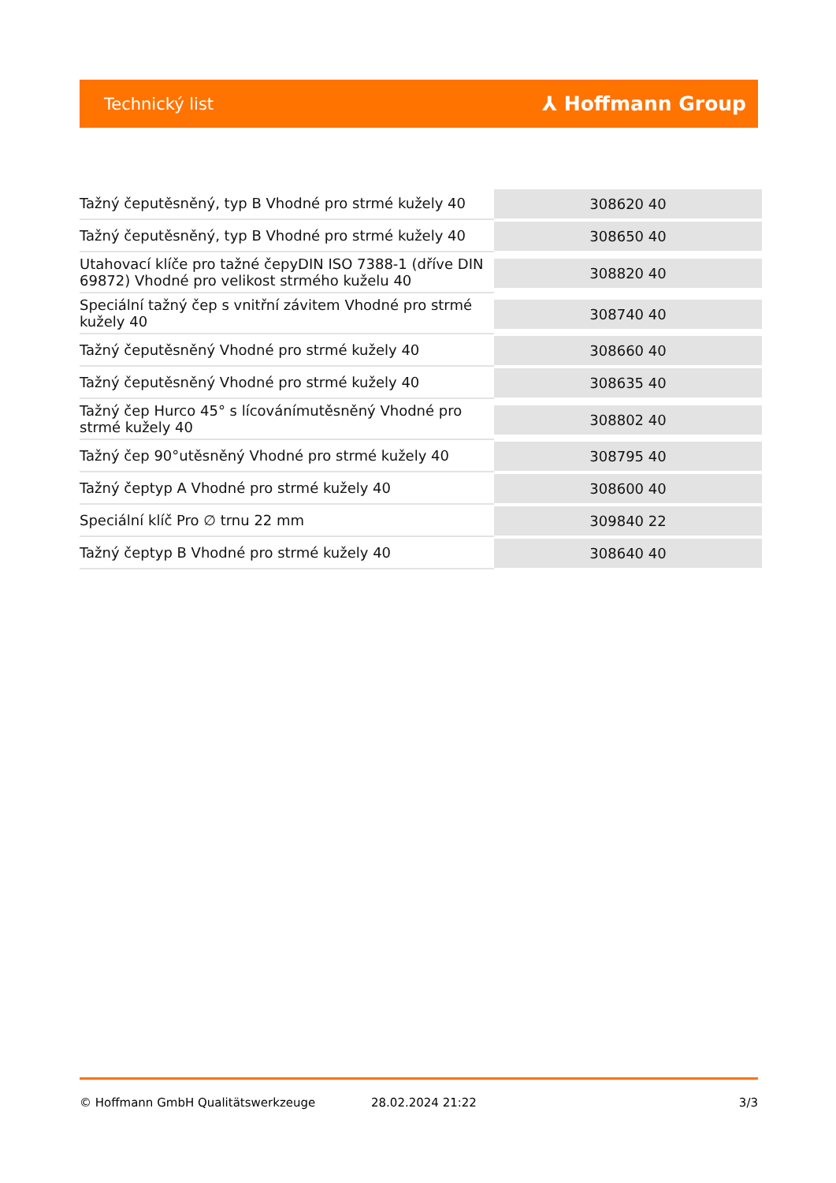Technický list
⅄ Hoffmann Group
| Tažný čeputěsněný, typ B Vhodné pro strmé kužely 40 | 308620 40 |
| Tažný čeputěsněný, typ B Vhodné pro strmé kužely 40 | 308650 40 |
| Utahovací klíče pro tažné čepyDIN ISO 7388-1 (dříve DIN 69872) Vhodné pro velikost strmého kuželu 40 | 308820 40 |
| Speciální tažný čep s vnitřní závitem Vhodné pro strmé kužely 40 | 308740 40 |
| Tažný čeputěsněný Vhodné pro strmé kužely 40 | 308660 40 |
| Tažný čeputěsněný Vhodné pro strmé kužely 40 | 308635 40 |
| Tažný čep Hurco 45° s lícovánímutěsněný Vhodné pro strmé kužely 40 | 308802 40 |
| Tažný čep 90°utěsněný Vhodné pro strmé kužely 40 | 308795 40 |
| Tažný čeptyp A Vhodné pro strmé kužely 40 | 308600 40 |
| Speciální klíč Pro ∅ trnu 22 mm | 309840 22 |
| Tažný čeptyp B Vhodné pro strmé kužely 40 | 308640 40 |
© Hoffmann GmbH Qualitätswerkzeuge 28.02.2024 21:22 3/3